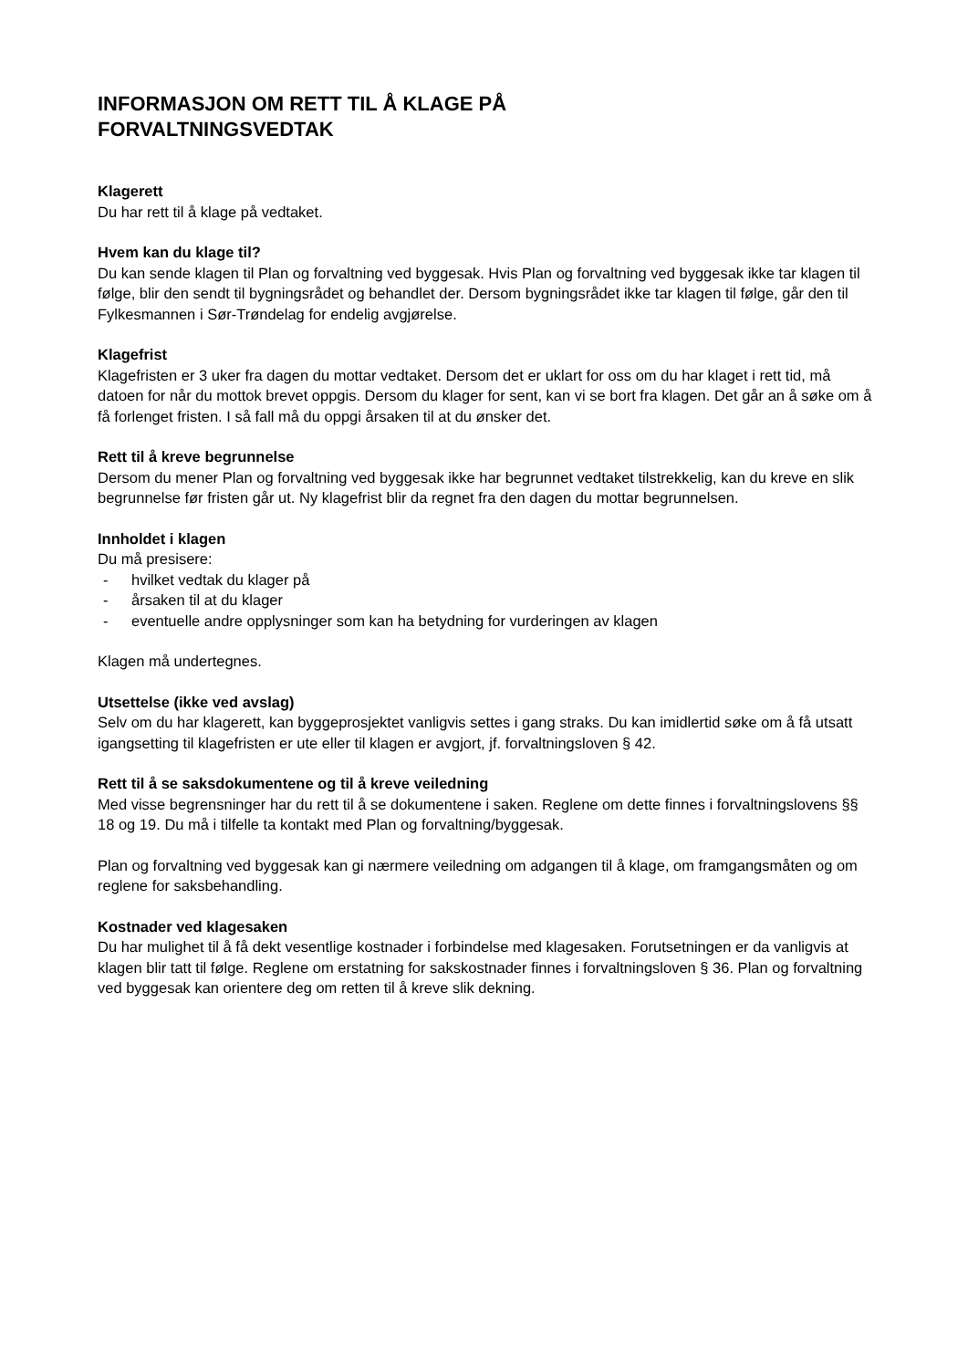INFORMASJON OM RETT TIL Å KLAGE PÅ
FORVALTNINGSVEDTAK
Klagerett
Du har rett til å klage på vedtaket.
Hvem kan du klage til?
Du kan sende klagen til Plan og forvaltning ved byggesak. Hvis Plan og forvaltning ved byggesak ikke tar klagen til følge, blir den sendt til bygningsrådet og behandlet der. Dersom bygningsrådet ikke tar klagen til følge, går den til Fylkesmannen i Sør-Trøndelag for endelig avgjørelse.
Klagefrist
Klagefristen er 3 uker fra dagen du mottar vedtaket. Dersom det er uklart for oss om du har klaget i rett tid, må datoen for når du mottok brevet oppgis. Dersom du klager for sent, kan vi se bort fra klagen. Det går an å søke om å få forlenget fristen. I så fall må du oppgi årsaken til at du ønsker det.
Rett til å kreve begrunnelse
Dersom du mener Plan og forvaltning ved byggesak ikke har begrunnet vedtaket tilstrekkelig, kan du kreve en slik begrunnelse før fristen går ut. Ny klagefrist blir da regnet fra den dagen du mottar begrunnelsen.
Innholdet i klagen
Du må presisere:
- hvilket vedtak du klager på
- årsaken til at du klager
- eventuelle andre opplysninger som kan ha betydning for vurderingen av klagen
Klagen må undertegnes.
Utsettelse (ikke ved avslag)
Selv om du har klagerett, kan byggeprosjektet vanligvis settes i gang straks. Du kan imidlertid søke om å få utsatt igangsetting til klagefristen er ute eller til klagen er avgjort, jf. forvaltningsloven § 42.
Rett til å se saksdokumentene og til å kreve veiledning
Med visse begrensninger har du rett til å se dokumentene i saken. Reglene om dette finnes i forvaltningslovens §§ 18 og 19. Du må i tilfelle ta kontakt med Plan og forvaltning/byggesak.
Plan og forvaltning ved byggesak kan gi nærmere veiledning om adgangen til å klage, om framgangsmåten og om reglene for saksbehandling.
Kostnader ved klagesaken
Du har mulighet til å få dekt vesentlige kostnader i forbindelse med klagesaken. Forutsetningen er da vanligvis at klagen blir tatt til følge. Reglene om erstatning for sakskostnader finnes i forvaltningsloven § 36. Plan og forvaltning ved byggesak kan orientere deg om retten til å kreve slik dekning.